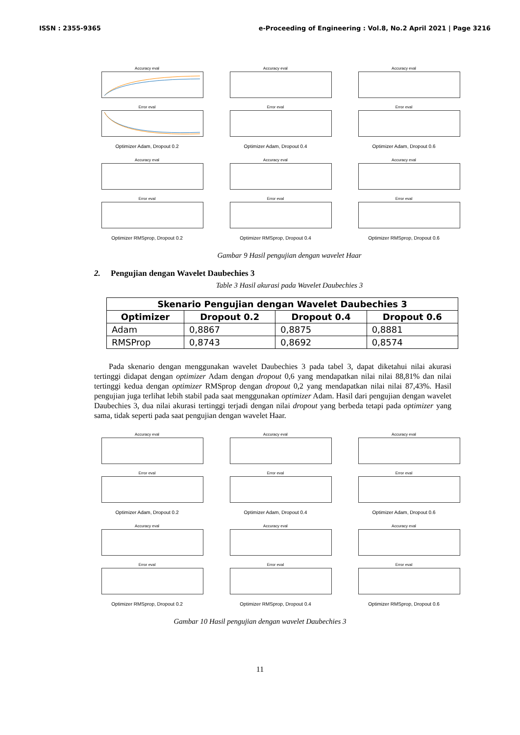ISSN : 2355-9365 e-Proceeding of Engineering : Vol.8, No.2 April 2021 | Page 3216
Accuracy eval
Error eval
Optimizer Adam, Dropout 0.2
Accuracy eval
Error eval
Optimizer Adam, Dropout 0.4
Accuracy eval
Error eval
Optimizer Adam, Dropout 0.6
Accuracy eval
Error eval
Optimizer RMSprop, Dropout 0.2
Accuracy eval
Error eval
Optimizer RMSprop, Dropout 0.4
Accuracy eval
Error eval
Optimizer RMSprop, Dropout 0.6
Gambar 9 Hasil pengujian dengan wavelet Haar
2. Pengujian dengan Wavelet Daubechies 3
Table 3 Hasil akurasi pada Wavelet Daubechies 3
| Skenario Pengujian dengan Wavelet Daubechies 3 | | | |
| --- | --- | --- | --- |
| Optimizer | Dropout 0.2 | Dropout 0.4 | Dropout 0.6 |
| Adam | 0,8867 | 0,8875 | 0,8881 |
| RMSProp | 0,8743 | 0,8692 | 0,8574 |
Pada skenario dengan menggunakan wavelet Daubechies 3 pada tabel 3, dapat diketahui nilai akurasi tertinggi didapat dengan optimizer Adam dengan dropout 0,6 yang mendapatkan nilai nilai 88,81% dan nilai tertinggi kedua dengan optimizer RMSprop dengan dropout 0,2 yang mendapatkan nilai nilai 87,43%. Hasil pengujian juga terlihat lebih stabil pada saat menggunakan optimizer Adam. Hasil dari pengujian dengan wavelet Daubechies 3, dua nilai akurasi tertinggi terjadi dengan nilai dropout yang berbeda tetapi pada optimizer yang sama, tidak seperti pada saat pengujian dengan wavelet Haar.
Accuracy eval
Error eval
Optimizer Adam, Dropout 0.2
Accuracy eval
Error eval
Optimizer Adam, Dropout 0.4
Accuracy eval
Error eval
Optimizer Adam, Dropout 0.6
Accuracy eval
Error eval
Optimizer RMSprop, Dropout 0.2
Accuracy eval
Error eval
Optimizer RMSprop, Dropout 0.4
Accuracy eval
Error eval
Optimizer RMSprop, Dropout 0.6
Gambar 10 Hasil pengujian dengan wavelet Daubechies 3
11